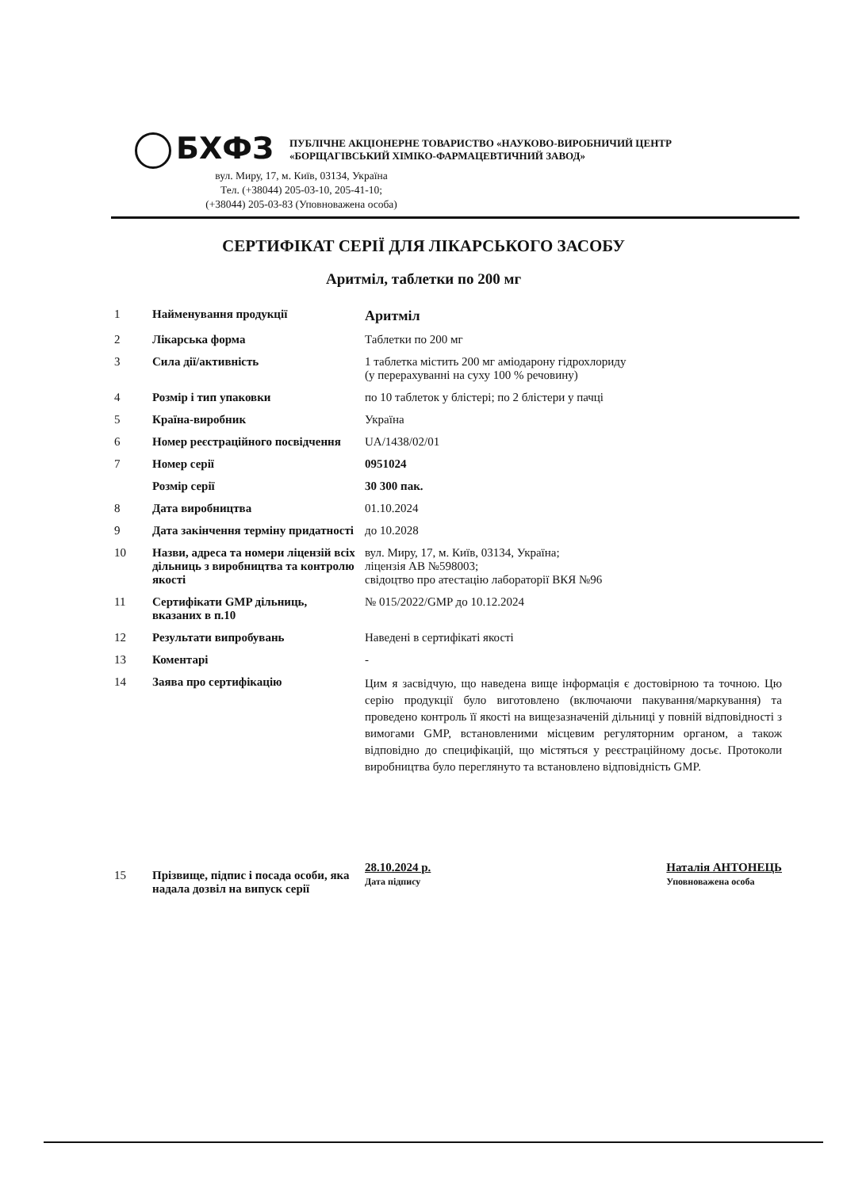БХФЗ
ПУБЛІЧНЕ АКЦІОНЕРНЕ ТОВАРИСТВО «НАУКОВО-ВИРОБНИЧИЙ ЦЕНТР
«БОРЩАГІВСЬКИЙ ХІМІКО-ФАРМАЦЕВТИЧНИЙ ЗАВОД»
вул. Миру, 17, м. Київ, 03134, Україна
Тел. (+38044) 205-03-10, 205-41-10;
(+38044) 205-03-83 (Уповноважена особа)
СЕРТИФІКАТ СЕРІЇ ДЛЯ ЛІКАРСЬКОГО ЗАСОБУ
Аритміл, таблетки по 200 мг
| 1 | Найменування продукції | Аритміл |
| 2 | Лікарська форма | Таблетки по 200 мг |
| 3 | Сила дії/активність | 1 таблетка містить 200 мг аміодарону гідрохлориду (у перерахуванні на суху 100 % речовину) |
| 4 | Розмір і тип упаковки | по 10 таблеток у блістері; по 2 блістери у пачці |
| 5 | Країна-виробник | Україна |
| 6 | Номер реєстраційного посвідчення | UA/1438/02/01 |
| 7 | Номер серії | 0951024 |
| | Розмір серії | 30 300 пак. |
| 8 | Дата виробництва | 01.10.2024 |
| 9 | Дата закінчення терміну придатності | до 10.2028 |
| 10 | Назви, адреса та номери ліцензій всіх дільниць з виробництва та контролю якості | вул. Миру, 17, м. Київ, 03134, Україна; ліцензія АВ №598003; свідоцтво про атестацію лабораторії ВКЯ №96 |
| 11 | Сертифікати GMP дільниць, вказаних в п.10 | № 015/2022/GMP до 10.12.2024 |
| 12 | Результати випробувань | Наведені в сертифікаті якості |
| 13 | Коментарі | - |
| 14 | Заява про сертифікацію | Цим я засвідчую, що наведена вище інформація є достовірною та точною. Цю серію продукції було виготовлено (включаючи пакування/маркування) та проведено контроль її якості на вищезазначеній дільниці у повній відповідності з вимогами GMP, встановленими місцевим регуляторним органом, а також відповідно до специфікацій, що містяться у реєстраційному досьє. Протоколи виробництва було переглянуто та встановлено відповідність GMP. |
| 15 | Прізвище, підпис і посада особи, яка надала дозвіл на випуск серії | 28.10.2024 р. Дата підпису Наталія АНТОНЕЦЬ Уповноважена особа |